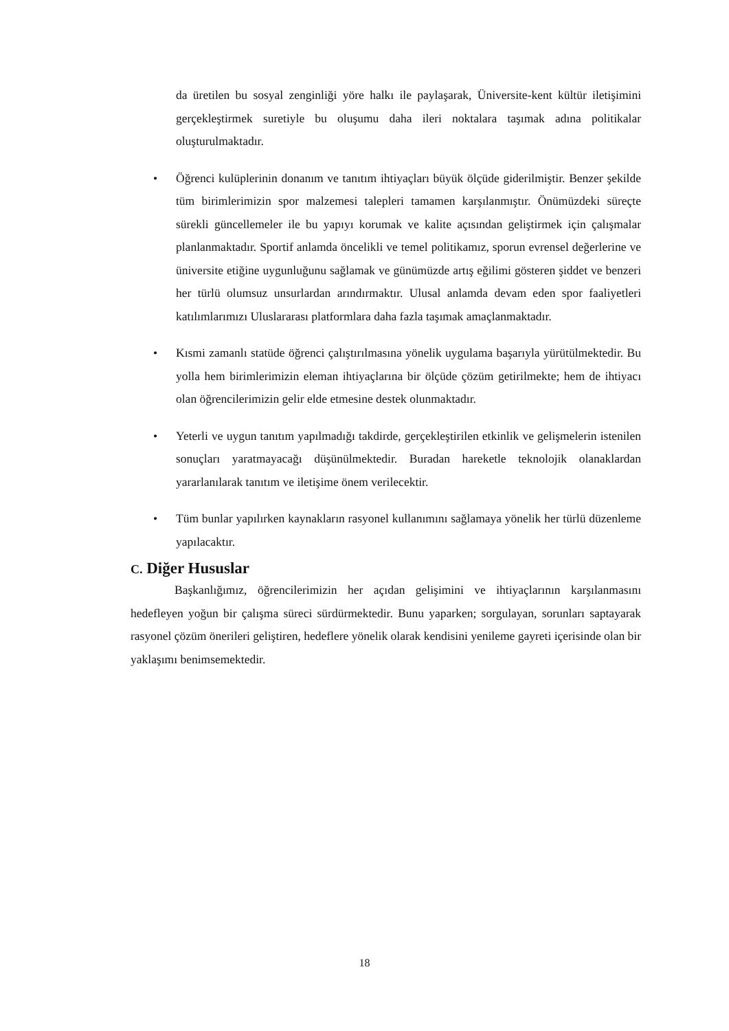da üretilen bu sosyal zenginliği yöre halkı ile paylaşarak, Üniversite-kent kültür iletişimini gerçekleştirmek suretiyle bu oluşumu daha ileri noktalara taşımak adına politikalar oluşturulmaktadır.
• Öğrenci kulüplerinin donanım ve tanıtım ihtiyaçları büyük ölçüde giderilmiştir. Benzer şekilde tüm birimlerimizin spor malzemesi talepleri tamamen karşılanmıştır. Önümüzdeki süreçte sürekli güncellemeler ile bu yapıyı korumak ve kalite açısından geliştirmek için çalışmalar planlanmaktadır. Sportif anlamda öncelikli ve temel politikamız, sporun evrensel değerlerine ve üniversite etiğine uygunluğunu sağlamak ve günümüzde artış eğilimi gösteren şiddet ve benzeri her türlü olumsuz unsurlardan arındırmaktır. Ulusal anlamda devam eden spor faaliyetleri katılımlarımızı Uluslararası platformlara daha fazla taşımak amaçlanmaktadır.
• Kısmi zamanlı statüde öğrenci çalıştırılmasına yönelik uygulama başarıyla yürütülmektedir. Bu yolla hem birimlerimizin eleman ihtiyaçlarına bir ölçüde çözüm getirilmekte; hem de ihtiyacı olan öğrencilerimizin gelir elde etmesine destek olunmaktadır.
• Yeterli ve uygun tanıtım yapılmadığı takdirde, gerçekleştirilen etkinlik ve gelişmelerin istenilen sonuçları yaratmayacağı düşünülmektedir. Buradan hareketle teknolojik olanaklardan yararlanılarak tanıtım ve iletişime önem verilecektir.
• Tüm bunlar yapılırken kaynakların rasyonel kullanımını sağlamaya yönelik her türlü düzenleme yapılacaktır.
C. Diğer Hususlar
Başkanlığımız, öğrencilerimizin her açıdan gelişimini ve ihtiyaçlarının karşılanmasını hedefleyen yoğun bir çalışma süreci sürdürmektedir. Bunu yaparken; sorgulayan, sorunları saptayarak rasyonel çözüm önerileri geliştiren, hedeflere yönelik olarak kendisini yenileme gayreti içerisinde olan bir yaklaşımı benimsemektedir.
18